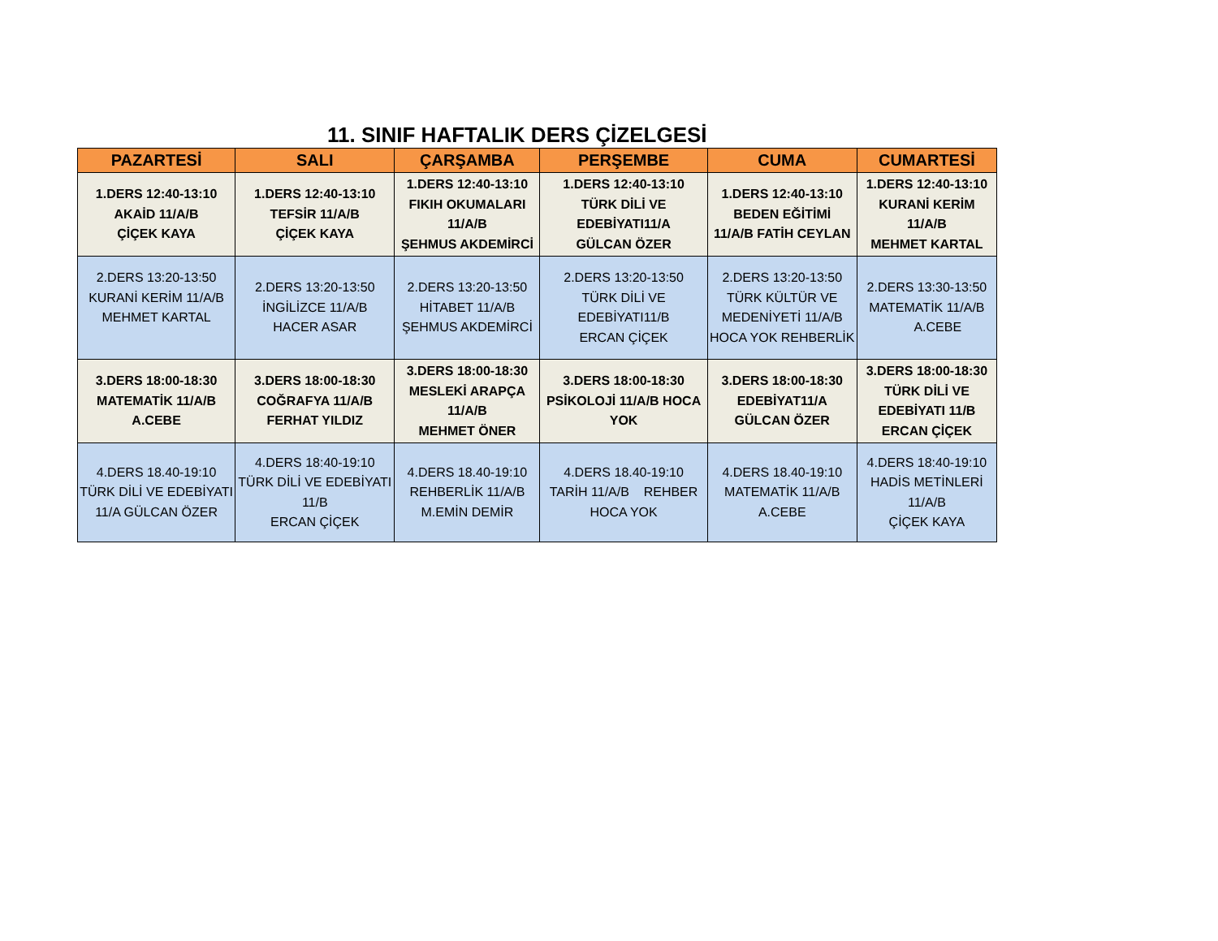11. SINIF HAFTALIK DERS ÇİZELGESİ
| PAZARTESİ | SALI | ÇARŞAMBA | PERŞEMBE | CUMA | CUMARTESİ |
| --- | --- | --- | --- | --- | --- |
| 1.DERS 12:40-13:10 AKAİD 11/A/B ÇİÇEK KAYA | 1.DERS 12:40-13:10 TEFSİR 11/A/B ÇİÇEK KAYA | 1.DERS 12:40-13:10 FIKIH OKUMALARI 11/A/B ŞEHMUS AKDEMİRCİ | 1.DERS 12:40-13:10 TÜRK DİLİ VE EDEBİYATI11/A GÜLCAN ÖZER | 1.DERS 12:40-13:10 BEDEN EĞİTİMİ 11/A/B FATİH CEYLAN | 1.DERS 12:40-13:10 KURANİ KERİM 11/A/B MEHMET KARTAL |
| 2.DERS 13:20-13:50 KURANİ KERİM 11/A/B MEHMET KARTAL | 2.DERS 13:20-13:50 İNGİLİZCE 11/A/B HACER ASAR | 2.DERS 13:20-13:50 HİTABET 11/A/B ŞEHMUS AKDEMİRCİ | 2.DERS 13:20-13:50 TÜRK DİLİ VE EDEBİYATI11/B ERCAN ÇİÇEK | 2.DERS 13:20-13:50 TÜRK KÜLTÜR VE MEDENİYETİ 11/A/B HOCA YOK REHBERLİK | 2.DERS 13:30-13:50 MATEMATİK 11/A/B A.CEBE |
| 3.DERS 18:00-18:30 MATEMATİK 11/A/B A.CEBE | 3.DERS 18:00-18:30 COĞRAFYA 11/A/B FERHAT YILDIZ | 3.DERS 18:00-18:30 MESLEKİ ARAPÇA 11/A/B MEHMET ÖNER | 3.DERS 18:00-18:30 PSİKOLOJİ 11/A/B HOCA YOK | 3.DERS 18:00-18:30 EDEBİYAT11/A GÜLCAN ÖZER | 3.DERS 18:00-18:30 TÜRK DİLİ VE EDEBİYATI 11/B ERCAN ÇİÇEK |
| 4.DERS 18.40-19:10 TÜRK DİLİ VE EDEBİYATI 11/A GÜLCAN ÖZER | 4.DERS 18:40-19:10 TÜRK DİLİ VE EDEBİYATI 11/B ERCAN ÇİÇEK | 4.DERS 18.40-19:10 REHBERLİK 11/A/B M.EMİN DEMİR | 4.DERS 18.40-19:10 TARİH 11/A/B REHBER HOCA YOK | 4.DERS 18.40-19:10 MATEMATİK 11/A/B A.CEBE | 4.DERS 18:40-19:10 HADİS METİNLERİ 11/A/B ÇİÇEK KAYA |